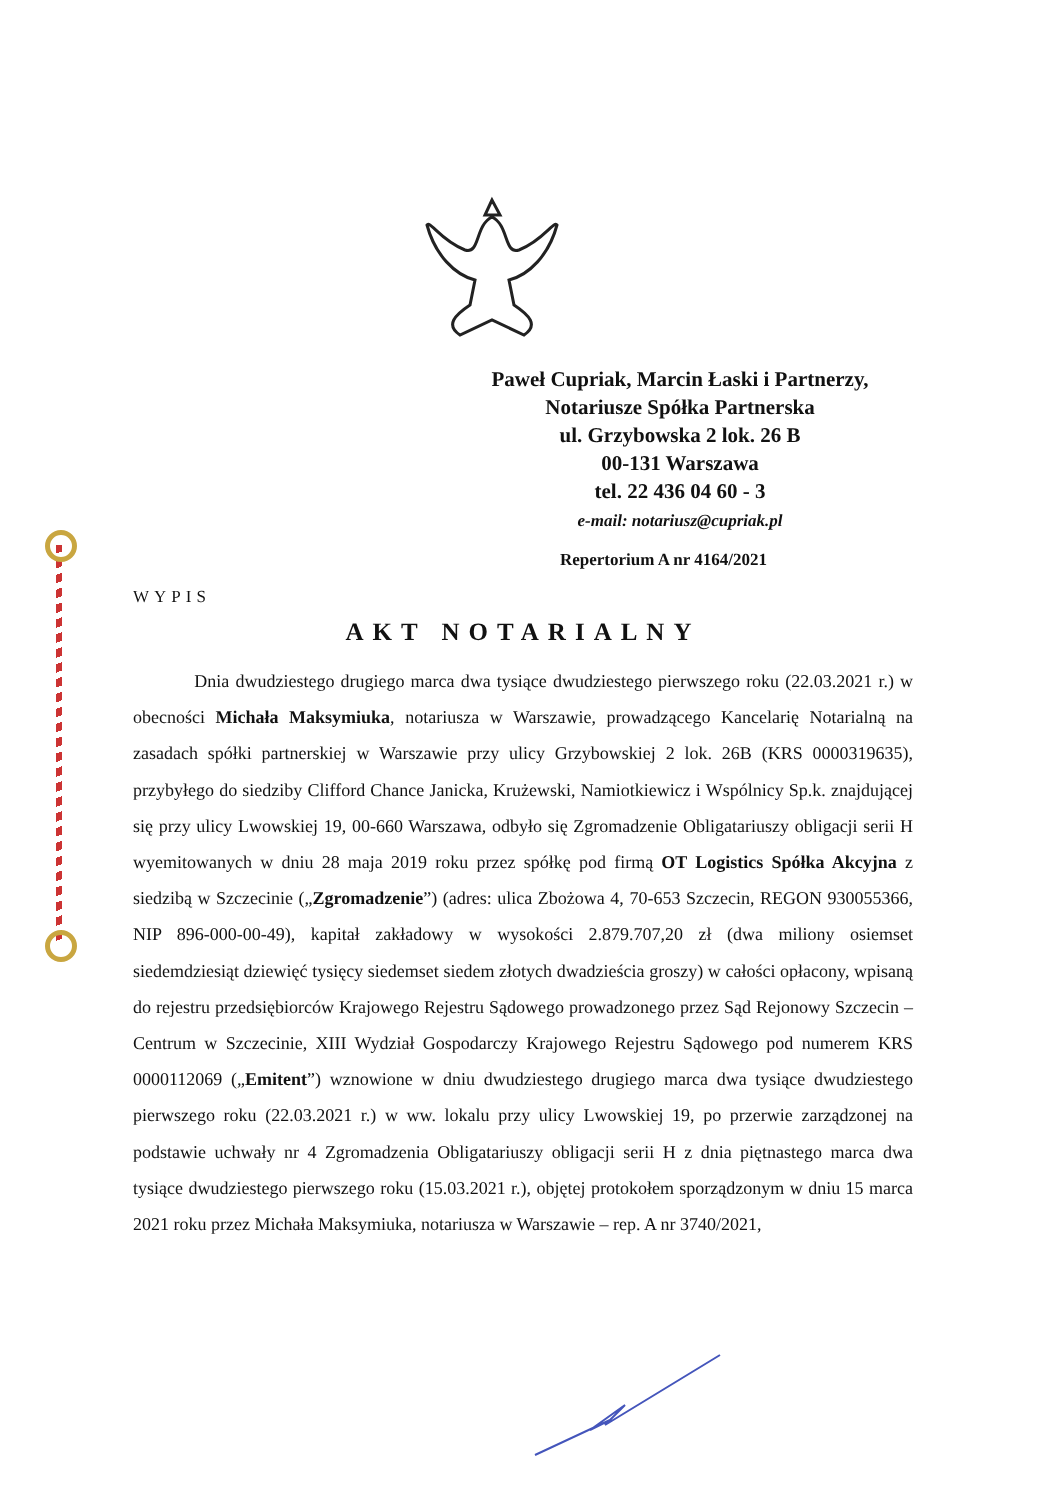Paweł Cupriak, Marcin Łaski i Partnerzy,
Notariusze Spółka Partnerska
ul. Grzybowska 2 lok. 26 B
00-131 Warszawa
tel. 22 436 04 60 - 3
e-mail: notariusz@cupriak.pl
Repertorium A nr 4164/2021
WYPIS
AKT NOTARIALNY
Dnia dwudziestego drugiego marca dwa tysiące dwudziestego pierwszego roku (22.03.2021 r.) w obecności Michała Maksymiuka, notariusza w Warszawie, prowadzącego Kancelarię Notarialną na zasadach spółki partnerskiej w Warszawie przy ulicy Grzybowskiej 2 lok. 26B (KRS 0000319635), przybyłego do siedziby Clifford Chance Janicka, Krużewski, Namiotkiewicz i Wspólnicy Sp.k. znajdującej się przy ulicy Lwowskiej 19, 00-660 Warszawa, odbyło się Zgromadzenie Obligatariuszy obligacji serii H wyemitowanych w dniu 28 maja 2019 roku przez spółkę pod firmą OT Logistics Spółka Akcyjna z siedzibą w Szczecinie („Zgromadzenie”) (adres: ulica Zbożowa 4, 70-653 Szczecin, REGON 930055366, NIP 896-000-00-49), kapitał zakładowy w wysokości 2.879.707,20 zł (dwa miliony osiemset siedemdziesiąt dziewięć tysięcy siedemset siedem złotych dwadzieścia groszy) w całości opłacony, wpisaną do rejestru przedsiębiorców Krajowego Rejestru Sądowego prowadzonego przez Sąd Rejonowy Szczecin – Centrum w Szczecinie, XIII Wydział Gospodarczy Krajowego Rejestru Sądowego pod numerem KRS 0000112069 („Emitent”) wznowione w dniu dwudziestego drugiego marca dwa tysiące dwudziestego pierwszego roku (22.03.2021 r.) w ww. lokalu przy ulicy Lwowskiej 19, po przerwie zarządzonej na podstawie uchwały nr 4 Zgromadzenia Obligatariuszy obligacji serii H z dnia piętnastego marca dwa tysiące dwudziestego pierwszego roku (15.03.2021 r.), objętej protokołem sporządzonym w dniu 15 marca 2021 roku przez Michała Maksymiuka, notariusza w Warszawie – rep. A nr 3740/2021,